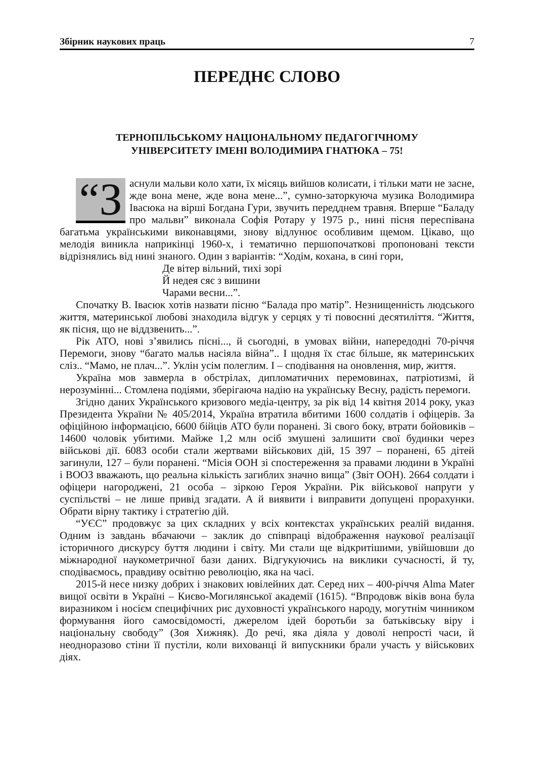Збірник наукових праць 7
ПЕРЕДНЄ СЛОВО
ТЕРНОПІЛЬСЬКОМУ НАЦІОНАЛЬНОМУ ПЕДАГОГІЧНОМУ
УНІВЕРСИТЕТУ ІМЕНІ ВОЛОДИМИРА ГНАТЮКА – 75!
“З аснули мальви коло хати, їх місяць вийшов колисати, і тільки мати не засне, жде вона мене, жде вона мене...”, сумно-заторкуюча музика Володимира Івасюка на вірші Богдана Гури, звучить передднем травня. Вперше “Баладу про мальви” виконала Софія Ротару у 1975 р., нині пісня переспівана багатьма українськими виконавцями, знову відлунює особливим щемом. Цікаво, що мелодія виникла наприкінці 1960-х, і тематично першопочаткові пропоновані тексти відрізнялись від нині знаного. Один з варіантів: “Ходім, кохана, в сині гори,
Де вітер вільний, тихі зорі
Й недея сяє з вишини
Чарами весни...”.
Спочатку В. Івасюк хотів назвати пісню “Балада про матір”. Незнищенність людського життя, материнської любові знаходила відгук у серцях у ті повоєнні десятиліття. “Життя, як пісня, що не віддзвенить...”.
Рік АТО, нові з’явились пісні..., й сьогодні, в умовах війни, напередодні 70-річчя Перемоги, знову “багато мальв насіяла війна”.. І щодня їх стає більше, як материнських сліз.. “Мамо, не плач...”. Уклін усім полеглим. І – сподівання на оновлення, мир, життя.
Україна мов завмерла в обстрілах, дипломатичних перемовинах, патріотизмі, й нерозумінні... Стомлена подіями, зберігаюча надію на українську Весну, радість перемоги.
Згідно даних Українського кризового медіа-центру, за рік від 14 квітня 2014 року, указ Президента України № 405/2014, Україна втратила вбитими 1600 солдатів і офіцерів. За офіційною інформацією, 6600 бійців АТО були поранені. Зі свого боку, втрати бойовиків – 14600 чоловік убитими. Майже 1,2 млн осіб змушені залишити свої будинки через військові дії. 6083 особи стали жертвами військових дій, 15 397 – поранені, 65 дітей загинули, 127 – були поранені. “Місія ООН зі спостереження за правами людини в Україні і ВООЗ вважають, що реальна кількість загиблих значно вища” (Звіт ООН). 2664 солдати і офіцери нагороджені, 21 особа – зіркою Героя України. Рік військової напруги у суспільстві – не лише привід згадати. А й виявити і виправити допущені прорахунки. Обрати вірну тактику і стратегію дій.
“УЄС” продовжує за цих складних у всіх контекстах українських реалій видання. Одним із завдань вбачаючи – заклик до співпраці відображення наукової реалізації історичного дискурсу буття людини і світу. Ми стали ще відкритішими, увійшовши до міжнародної наукометричної бази даних. Відгукуючись на виклики сучасності, й ту, сподіваємось, правдиву освітню революцію, яка на часі.
2015-й несе низку добрих і знакових ювілейних дат. Серед них – 400-річчя Alma Mater вищої освіти в Україні – Києво-Могилянської академії (1615). “Впродовж віків вона була виразником і носієм специфічних рис духовності українського народу, могутнім чинником формування його самосвідомості, джерелом ідей боротьби за батьківську віру і національну свободу” (Зоя Хижняк). До речі, яка діяла у доволі непрості часи, й неодноразово стіни її пустіли, коли вихованці й випускники брали участь у військових діях.